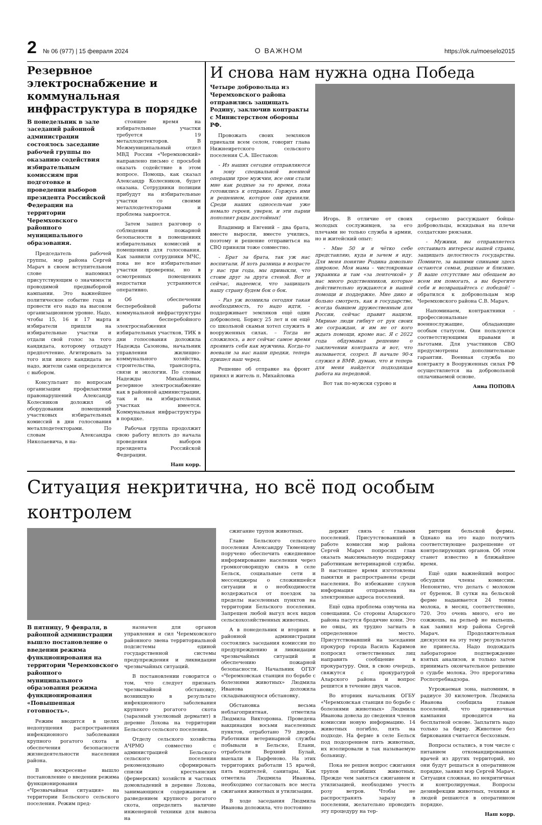2 № 06 (977) | 15 февраля 2024 О ВАЖНОМ https://ok.ru/moeselo2015
Резервное электроснабжение и коммунальная инфраструктура в порядке
В понедельник в зале заседаний районной администрации состоялось заседание рабочей группы по оказанию содействия избирательным комиссиям при подготовке и проведении выборов президента Российской Федерации на территории Черемховского районного муниципального образования.
Председатель рабочей группы, мэр района Сергей Марач в своем вступительном слове напомнил присутствующим о значимости проводимой предвыборной кампании. Это важнейшее политическое событие года и провести его надо на высоком организационном уровне. Надо, чтобы 15, 16 и 17 марта избиратели пришли на избирательные участки и отдали свой голос за того кандидата, которому отдадут предпочтение. Агитировать за того или иного кандидата не надо, жители сами определятся с выбором.
Консультант по вопросам организации профилактики правонарушений Александр Колесников доложил об оборудовании помещений участковых избирательных комиссий в дни голосования металлодетекторами. По словам Александра Николаевича, в на-
стоящее время на избирательные участки требуется 19 металлодетекторов. В Межмуниципальный отдел МВД России «Черемховский» направлено письмо с просьбой оказать содействие в этом вопросе. Помощь, как сказал Александр Колесников, будет оказана. Сотрудники полиции прибудут на избирательные участки со своими металлодетекторами и проблема закроется.
Затем зашел разговор о соблюдении пожарной безопасности в помещениях избирательных комиссий и помещениях для голосования. Как заявили сотрудники МЧС, пока не все избирательные участки проверены, но в осмотренных помещениях недостатки устраняются оперативно.
Об обеспечении бесперебойной работы коммунальной инфраструктуры и бесперебойного электроснабжения избирательных участков, ТИК в дни голосования доложила Надежда Сазонова, начальник управления жилищно-коммунального хозяйства, строительства, транспорта, связи и экологии. По словам Надежды Михайловны, резервное электроснабжение как в районной администрации, так и на избирательных участках имеется. Коммунальная инфраструктура в порядке.
Рабочая группа продолжит свою работу вплоть до начала проведения выборов президента Российской Федерации.
Наш корр.
И снова нам нужна одна Победа
Четыре добровольца из Черемховского района отправились защищать Родину, заключив контракты с Министерством обороны РФ.
Провожать своих земляков приехали всем селом, говорит глава Нижнеиретского сельского поселения С.А. Шестаков:
- Из наших сегодня отправляются в зону специальной военной операции трое мужчин, все они стали мне как родные за то время, пока готовились к отправке. Горжусь ими и решением, которое они приняли. Среди наших односельчан уже немало героев, уверен, и эти парни пополнят ряды достойных!
Владимир и Евгений – два брата, вместе выросли, вместе учились, поэтому и решение отправиться на СВО приняли тоже совместно.
- Брат за брата, так уж нас воспитали. И хоть разница в возрасте у нас три года, мы привыкли, что стоим друг за друга стеной. Вот и сейчас, надеемся, что защищать нашу страну будем бок о бок.
- Раз уж возникла сегодня такая необходимость, то надо идти, - поддерживает земляков ещё один доброволец. Борису 25 лет и он ещё со школьной скамьи хотел служить в вооруженных силах. – Тогда не сложилось, а вот сейчас самое время проявить себя как мужчина. Когда-то воевали за нас наши предки, теперь пришел наш черед.
Решение об отправке на фронт принял и житель п. Михайловка
Игорь. В отличие от своих молодых сослуживцев, за его плечами не только служба в армии, но и житейский опыт:
- Мне 50 и я чётко себе представляю, куда и зачем я иду. Для меня понятие Родина довольно широкое. Моя мама – чистокровная украинка и там «за ленточкой» у нас много родственников, которые действительно нуждаются в нашей помощи и поддержке. Мне дико и больно смотреть, как в государстве, всегда бывшем дружественным для России, сейчас правит нацизм. Мирные люди гибнут от рук своих же сограждан, и им не от кого ждать помощи, кроме нас. Я с 2022 года обдумывал решение о заключении контракта и вот, что называется, созрел. В начале 90-х служил в ВМФ, думаю, что и теперь для меня найдется подходящая работа на передовой.
Вот так по-мужски сурово и
серьезно рассуждают бойцы-добровольцы, вскидывая на плечи солдатские рюкзаки.
- Мужики, вы отправляетесь отстаивать интересы нашей страны, защищать целостность государства. Помните, за вашими спинами здесь остаются семьи, родные и близкие. В ваше отсутствие мы обещаем во всем им помогать, а вы берегите себя и возвращайтесь с победой! – обратился к добровольцам мэр Черемховского района С.В. Марач.
Напоминаем, контрактники - профессиональные военнослужащие, обладающие особым статусом. Они пользуются соответствующими правами и льготами. Для участников СВО предусмотрены дополнительные гарантии. Военная служба по контракту в Вооруженных силах РФ осуществляется на добровольной оплачиваемой основе.
Анна ПОПОВА
Ситуация некритична, но всё под особым контролем
В пятницу, 9 февраля, в районной администрации вышло постановление о введении режима функционирования на территории Черемховского районного муниципального образования режима функционирования «Повышенная готовность».
Режим вводится в целях недопущения распространения инфекционного заболевания крупного рогатого скота и обеспечения безопасности жизнедеятельности населения района.
В воскресенье вышло постановление о введении режима функционирования «Чрезвычайная ситуация» на территории Бельского сельского поселения. Режим пред-
назначен для органов управления и сил Черемховского районного звена территориальной подсистемы единой государственной системы предупреждения и ликвидации чрезвычайных ситуаций.
В постановлении говорится о том, что следует признать чрезвычайной обстановку, возникшую в результате инфекционного заболевания крупного рогатого скота (заразный узелковый дерматит) в деревне Лохова на территории Бельского сельского поселения.
Отделу сельского хозяйства АЧРМО совместно с администрацией Бельского сельского поселения рекомендовано сформировать списки крестьянских (фермерских) хозяйств и частных домовладений в деревне Лохова, занимающихся содержанием и разведением крупного рогатого скота, определить наличие инженерной техники для вывоза на
сжигание трупов животных.
Главе Бельского сельского поселения Александру Тюменцеву поручено обеспечить ежедневное информирование населения через громкоговорящую связь в селе Бельск, социальные сети и мессенджеры о сложившейся ситуации и о необходимости воздержаться от поездок за пределы населенных пунктов на территории Бельского поселения. Запрещен любой выгул всех видов сельскохозяйственных животных.
А в понедельник и вторник в районной администрации состоялись заседания комиссии по предупреждению и ликвидации чрезвычайных ситуаций и обеспечению пожарной безопасности. Начальник ОГБУ «Черемховская станция по борьбе с болезнями животных» Людмила Иванова доложила складывающуюся обстановку.
Обстановка весьма неблагоприятная, отметила Людмила Викторовна. Проведена вакцинация восьми населенных пунктов, отработано 79 дворов. Работники ветеринарной службы побывали в Бельске, Елани, отработали Верхний Булай, выехали в Парфеново. На этих территориях работали 15 врачей, пять водителей, санитары. Как отметила Людмила Иванова, необходимо согласовать все места сжигания животных и утилизации.
В ходе заседания Людмила Иванова доложила, что постоянно
держит связь с главами поселений. Присутствовавший в работе комиссии мэр района Сергей Марач попросил глав оказать максимальную поддержку работникам ветеринарной службы. В настоящее время изготовлены памятки и распространены среди населения. Во избежание слухов информация отправлена на электронные адреса поселений.
Ещё одна проблема озвучена на совещании. Со стороны Аларского района пасутся бродячие кони. Это не овцы, их трудно загнать в определенное место. Присутствовавший на заседании прокурор города Василь Каримов попросил ответственных лиц направить сообщение в прокуратуру. Они, в свою очередь, свяжутся с прокуратурой Аларского района и вопрос решится в течение двух часов.
Во вторник начальник ОГБУ «Черемховская станция по борьбе с болезнями животных» Людмила Иванова довела до сведения членов комиссии новую информацию. 14 животных погибло, пять на подходе. На ферме в селе Бельск под подозрением пять животных, их изолировали в так называемую больницу.
Пока не решен вопрос сжигания трупов погибших животных. Прежде чем заняться сжиганием и утилизацией, необходимо учесть розу ветров. Чтобы не распространять заразу в поселении, желательно проводить эту процедуру на тер-
ритории бельской фермы. Однако на это надо получить соответствующее разрешение от контролирующих органов. Об этом станет известно в ближайшее время.
Ещё один важнейший вопрос обсудили члены комиссии. Непонятно, что делать с молоком от буренок. В сутки на бельской ферме надаивается 24 тонны молока, в месяц, соответственно, 720. Это очень много, его не сожжешь, на рельеф не выльешь, как заявил мэр района Сергей Марач. Продолжительная дискуссия на эту тему результатов не принесла. Надо подождать лабораторное подтверждение взятых анализов, и только затем принимать окончательное решение о судьбе молока. Это прерогатива Роспотребнадзора.
Угрожаемая зона, напомним, в радиусе 30 километров. Людмила Иванова сообщила главам поселений, что прививочная кампания проводится на бесплатной основе. Заплатить надо только за бирку. Животное без биркования считается бесхозным.
Вопросы остались, в том числе с питанием откомандированных врачей из других территорий, но они будут решаться в оперативном порядке, заявил мэр Сергей Марач. Ситуация сложная, но некритичная и контролируемая. Вопросы дезинфекции животных, техники и людей решаются в оперативном порядке.
Наш корр.